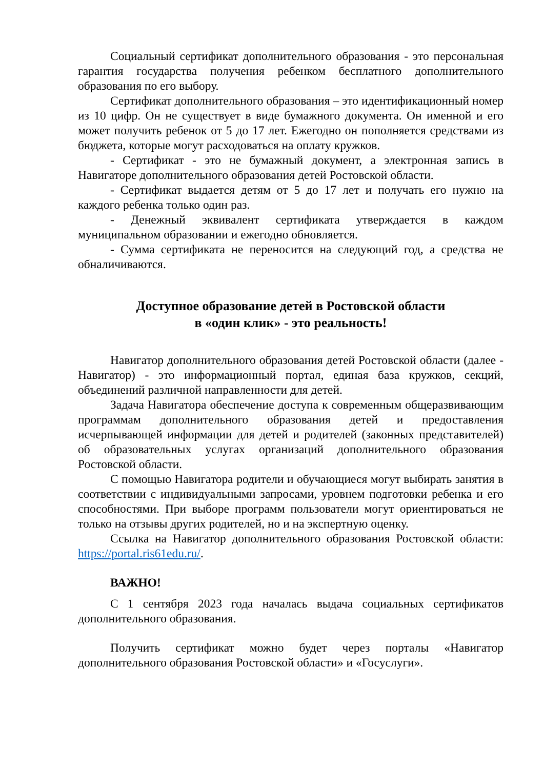Социальный сертификат дополнительного образования - это персональная гарантия государства получения ребенком бесплатного дополнительного образования по его выбору.
Сертификат дополнительного образования – это идентификационный номер из 10 цифр. Он не существует в виде бумажного документа. Он именной и его может получить ребенок от 5 до 17 лет. Ежегодно он пополняется средствами из бюджета, которые могут расходоваться на оплату кружков.
- Сертификат - это не бумажный документ, а электронная запись в Навигаторе дополнительного образования детей Ростовской области.
- Сертификат выдается детям от 5 до 17 лет и получать его нужно на каждого ребенка только один раз.
- Денежный эквивалент сертификата утверждается в каждом муниципальном образовании и ежегодно обновляется.
- Сумма сертификата не переносится на следующий год, а средства не обналичиваются.
Доступное образование детей в Ростовской области
в «один клик» - это реальность!
Навигатор дополнительного образования детей Ростовской области (далее - Навигатор) - это информационный портал, единая база кружков, секций, объединений различной направленности для детей.
Задача Навигатора обеспечение доступа к современным общеразвивающим программам дополнительного образования детей и предоставления исчерпывающей информации для детей и родителей (законных представителей) об образовательных услугах организаций дополнительного образования Ростовской области.
С помощью Навигатора родители и обучающиеся могут выбирать занятия в соответствии с индивидуальными запросами, уровнем подготовки ребенка и его способностями. При выборе программ пользователи могут ориентироваться не только на отзывы других родителей, но и на экспертную оценку.
Ссылка на Навигатор дополнительного образования Ростовской области: https://portal.ris61edu.ru/.
ВАЖНО!
С 1 сентября 2023 года началась выдача социальных сертификатов дополнительного образования.
Получить сертификат можно будет через порталы «Навигатор дополнительного образования Ростовской области» и «Госуслуги».